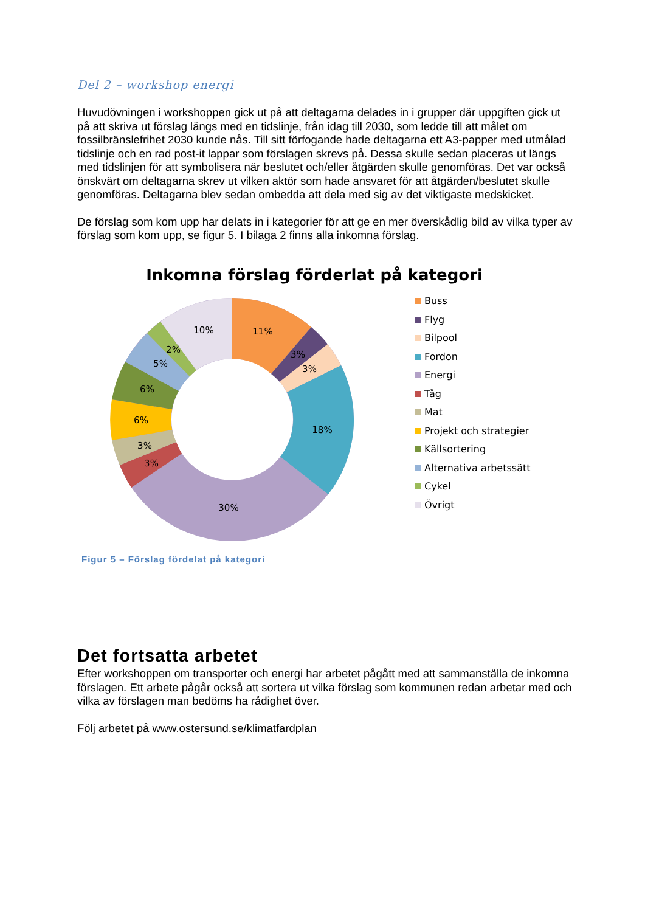Del 2 – workshop energi
Huvudövningen i workshoppen gick ut på att deltagarna delades in i grupper där uppgiften gick ut på att skriva ut förslag längs med en tidslinje, från idag till 2030, som ledde till att målet om fossilbränslefrihet 2030 kunde nås. Till sitt förfogande hade deltagarna ett A3-papper med utmålad tidslinje och en rad post-it lappar som förslagen skrevs på. Dessa skulle sedan placeras ut längs med tidslinjen för att symbolisera när beslutet och/eller åtgärden skulle genomföras. Det var också önskvärt om deltagarna skrev ut vilken aktör som hade ansvaret för att åtgärden/beslutet skulle genomföras. Deltagarna blev sedan ombedda att dela med sig av det viktigaste medskicket.
De förslag som kom upp har delats in i kategorier för att ge en mer överskådlig bild av vilka typer av förslag som kom upp, se figur 5. I bilaga 2 finns alla inkomna förslag.
Inkomna förslag förderlat på kategori
11%
3%
3%
18%
30%
3%
3%
6%
6%
5%
2%
10%
Buss
Flyg
Bilpool
Fordon
Energi
Tåg
Mat
Projekt och strategier
Källsortering
Alternativa arbetssätt
Cykel
Övrigt
Figur 5 – Förslag fördelat på kategori
Det fortsatta arbetet
Efter workshoppen om transporter och energi har arbetet pågått med att sammanställa de inkomna förslagen. Ett arbete pågår också att sortera ut vilka förslag som kommunen redan arbetar med och vilka av förslagen man bedöms ha rådighet över.
Följ arbetet på www.ostersund.se/klimatfardplan